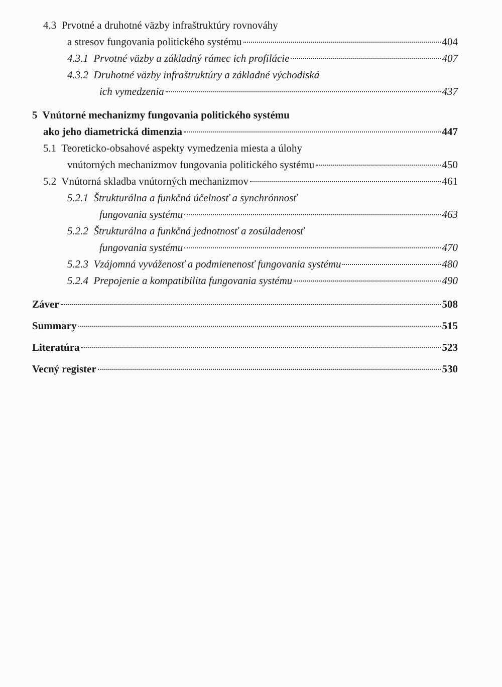4.3 Prvotné a druhotné väzby infraštruktúry rovnováhy
a stresov fungovania politického systému 404
4.3.1 Prvotné väzby a základný rámec ich profilácie 407
4.3.2 Druhotné väzby infraštruktúry a základné východiská
ich vymedzenia 437
5 Vnútorné mechanizmy fungovania politického systému
ako jeho diametrická dimenzia 447
5.1 Teoreticko-obsahové aspekty vymedzenia miesta a úlohy
vnútorných mechanizmov fungovania politického systému 450
5.2 Vnútorná skladba vnútorných mechanizmov 461
5.2.1 Štrukturálna a funkčná účelnosť a synchrónnosť
fungovania systému 463
5.2.2 Štrukturálna a funkčná jednotnosť a zosúladenosť
fungovania systému 470
5.2.3 Vzájomná vyváženosť a podmienenosť fungovania systému 480
5.2.4 Prepojenie a kompatibilita fungovania systému 490
Záver 508
Summary 515
Literatúra 523
Vecný register 530